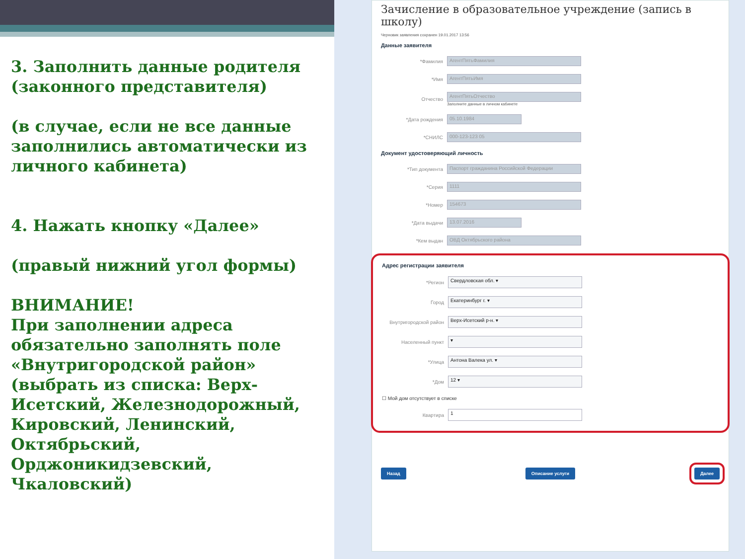3. Заполнить данные родителя (законного представителя)
(в случае, если не все данные заполнились автоматически из личного кабинета)
4. Нажать кнопку «Далее»
(правый нижний угол формы)
ВНИМАНИЕ!
При заполнении адреса обязательно заполнять поле «Внутригородской район» (выбрать из списка: Верх-Исетский, Железнодорожный, Кировский, Ленинский, Октябрьский, Орджоникидзевский, Чкаловский)
Зачисление в образовательное учреждение (запись в школу)
Черновик заявления сохранен 19.01.2017 13:56
Данные заявителя
*Фамилия
АгентПятьФамилия
*Имя
АгентПятьИмя
Отчество
АгентПятьОтчество
Заполните данные в личном кабинете
*Дата рождения
05.10.1984
*СНИЛС
000-123-123 05
Документ удостоверяющий личность
*Тип документа
Паспорт гражданина Российской Федерации
*Серия
1111
*Номер
154673
*Дата выдачи
13.07.2016
*Кем выдан
ОВД Октябрьского района
Адрес регистрации заявителя
*Регион
Свердловская обл. ▾
Город
Екатеринбург г. ▾
Внутригородской район
Верх-Исетский р-н. ▾
Населенный пункт
▾
*Улица
Антона Валека ул. ▾
*Дом
12 ▾
☐ Мой дом отсутствует в списке
Квартира
1
Назад Описание услуги Далее